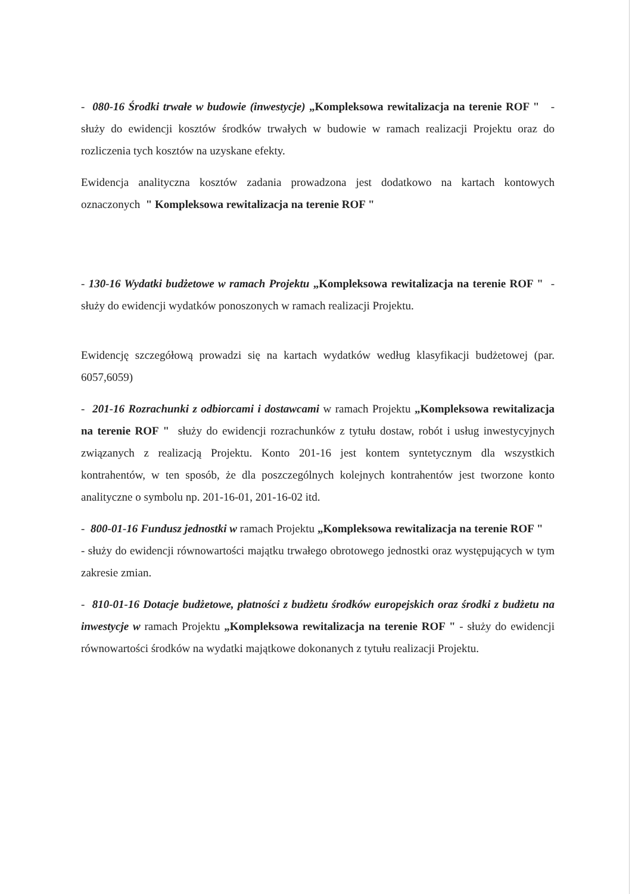- 080-16 Środki trwałe w budowie (inwestycje) „Kompleksowa rewitalizacja na terenie ROF " - służy do ewidencji kosztów środków trwałych w budowie w ramach realizacji Projektu oraz do rozliczenia tych kosztów na uzyskane efekty.
Ewidencja analityczna kosztów zadania prowadzona jest dodatkowo na kartach kontowych oznaczonych " Kompleksowa rewitalizacja na terenie ROF "
- 130-16 Wydatki budżetowe w ramach Projektu „Kompleksowa rewitalizacja na terenie ROF " - służy do ewidencji wydatków ponoszonych w ramach realizacji Projektu.
Ewidencję szczegółową prowadzi się na kartach wydatków według klasyfikacji budżetowej (par. 6057,6059)
- 201-16 Rozrachunki z odbiorcami i dostawcami w ramach Projektu „Kompleksowa rewitalizacja na terenie ROF " służy do ewidencji rozrachunków z tytułu dostaw, robót i usług inwestycyjnych związanych z realizacją Projektu. Konto 201-16 jest kontem syntetycznym dla wszystkich kontrahentów, w ten sposób, że dla poszczególnych kolejnych kontrahentów jest tworzone konto analityczne o symbolu np. 201-16-01, 201-16-02 itd.
- 800-01-16 Fundusz jednostki w ramach Projektu „Kompleksowa rewitalizacja na terenie ROF " - służy do ewidencji równowartości majątku trwałego obrotowego jednostki oraz występujących w tym zakresie zmian.
- 810-01-16 Dotacje budżetowe, płatności z budżetu środków europejskich oraz środki z budżetu na inwestycje w ramach Projektu „Kompleksowa rewitalizacja na terenie ROF " - służy do ewidencji równowartości środków na wydatki majątkowe dokonanych z tytułu realizacji Projektu.